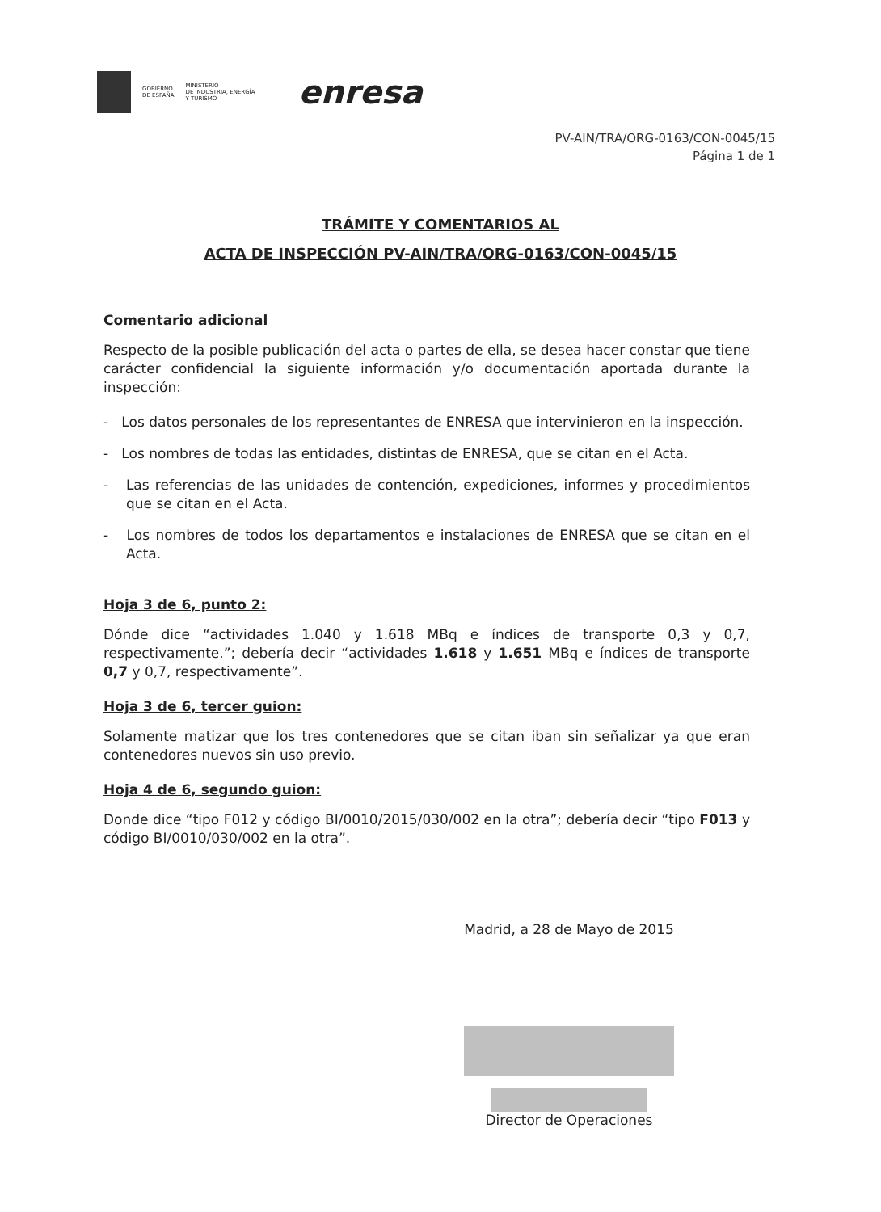GOBIERNO
DE ESPAÑA
MINISTERIO
DE INDUSTRIA, ENERGÍA
Y TURISMO
enresa
PV-AIN/TRA/ORG-0163/CON-0045/15
Página 1 de 1
TRÁMITE Y COMENTARIOS AL
ACTA DE INSPECCIÓN PV-AIN/TRA/ORG-0163/CON-0045/15
Comentario adicional
Respecto de la posible publicación del acta o partes de ella, se desea hacer constar que tiene carácter confidencial la siguiente información y/o documentación aportada durante la inspección:
- Los datos personales de los representantes de ENRESA que intervinieron en la inspección.
- Los nombres de todas las entidades, distintas de ENRESA, que se citan en el Acta.
- Las referencias de las unidades de contención, expediciones, informes y procedimientos que se citan en el Acta.
- Los nombres de todos los departamentos e instalaciones de ENRESA que se citan en el Acta.
Hoja 3 de 6, punto 2:
Dónde dice “actividades 1.040 y 1.618 MBq e índices de transporte 0,3 y 0,7, respectivamente.”; debería decir “actividades 1.618 y 1.651 MBq e índices de transporte 0,7 y 0,7, respectivamente”.
Hoja 3 de 6, tercer guion:
Solamente matizar que los tres contenedores que se citan iban sin señalizar ya que eran contenedores nuevos sin uso previo.
Hoja 4 de 6, segundo guion:
Donde dice “tipo F012 y código BI/0010/2015/030/002 en la otra”; debería decir “tipo F013 y código BI/0010/030/002 en la otra”.
Madrid, a 28 de Mayo de 2015
Director de Operaciones